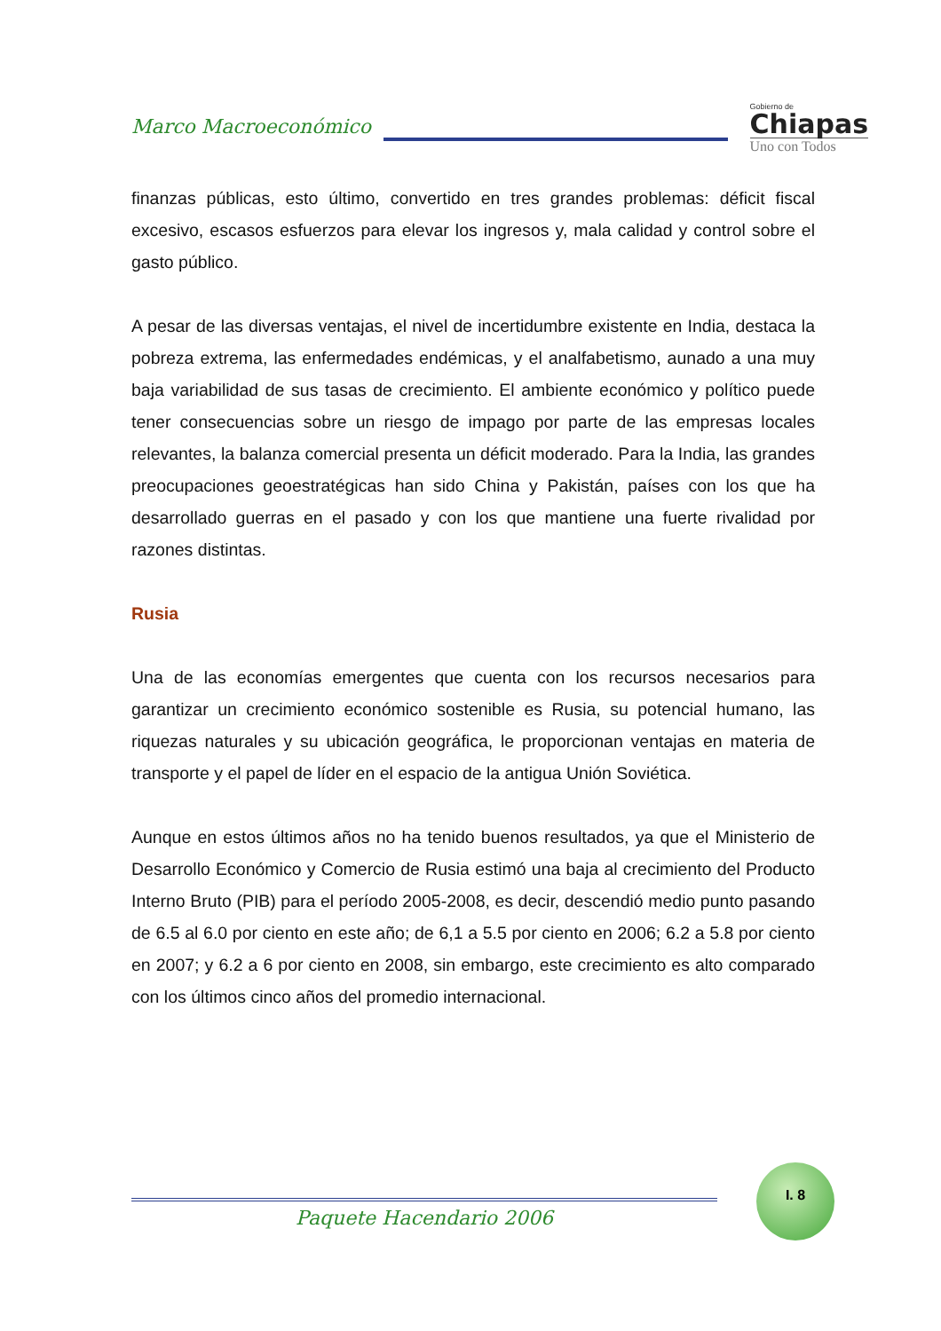Marco Macroeconómico
Gobierno de
Chiapas
Uno con Todos
finanzas públicas, esto último, convertido en tres grandes problemas: déficit fiscal excesivo, escasos esfuerzos para elevar los ingresos y, mala calidad y control sobre el gasto público.
A pesar de las diversas ventajas, el nivel de incertidumbre existente en India, destaca la pobreza extrema, las enfermedades endémicas, y el analfabetismo, aunado a una muy baja variabilidad de sus tasas de crecimiento. El ambiente económico y político puede tener consecuencias sobre un riesgo de impago por parte de las empresas locales relevantes, la balanza comercial presenta un déficit moderado. Para la India, las grandes preocupaciones geoestratégicas han sido China y Pakistán, países con los que ha desarrollado guerras en el pasado y con los que mantiene una fuerte rivalidad por razones distintas.
Rusia
Una de las economías emergentes que cuenta con los recursos necesarios para garantizar un crecimiento económico sostenible es Rusia, su potencial humano, las riquezas naturales y su ubicación geográfica, le proporcionan ventajas en materia de transporte y el papel de líder en el espacio de la antigua Unión Soviética.
Aunque en estos últimos años no ha tenido buenos resultados, ya que el Ministerio de Desarrollo Económico y Comercio de Rusia estimó una baja al crecimiento del Producto Interno Bruto (PIB) para el período 2005-2008, es decir, descendió medio punto pasando de 6.5 al 6.0 por ciento en este año; de 6,1 a 5.5 por ciento en 2006; 6.2 a 5.8 por ciento en 2007; y 6.2 a 6 por ciento en 2008, sin embargo, este crecimiento es alto comparado con los últimos cinco años del promedio internacional.
I. 8
Paquete Hacendario 2006